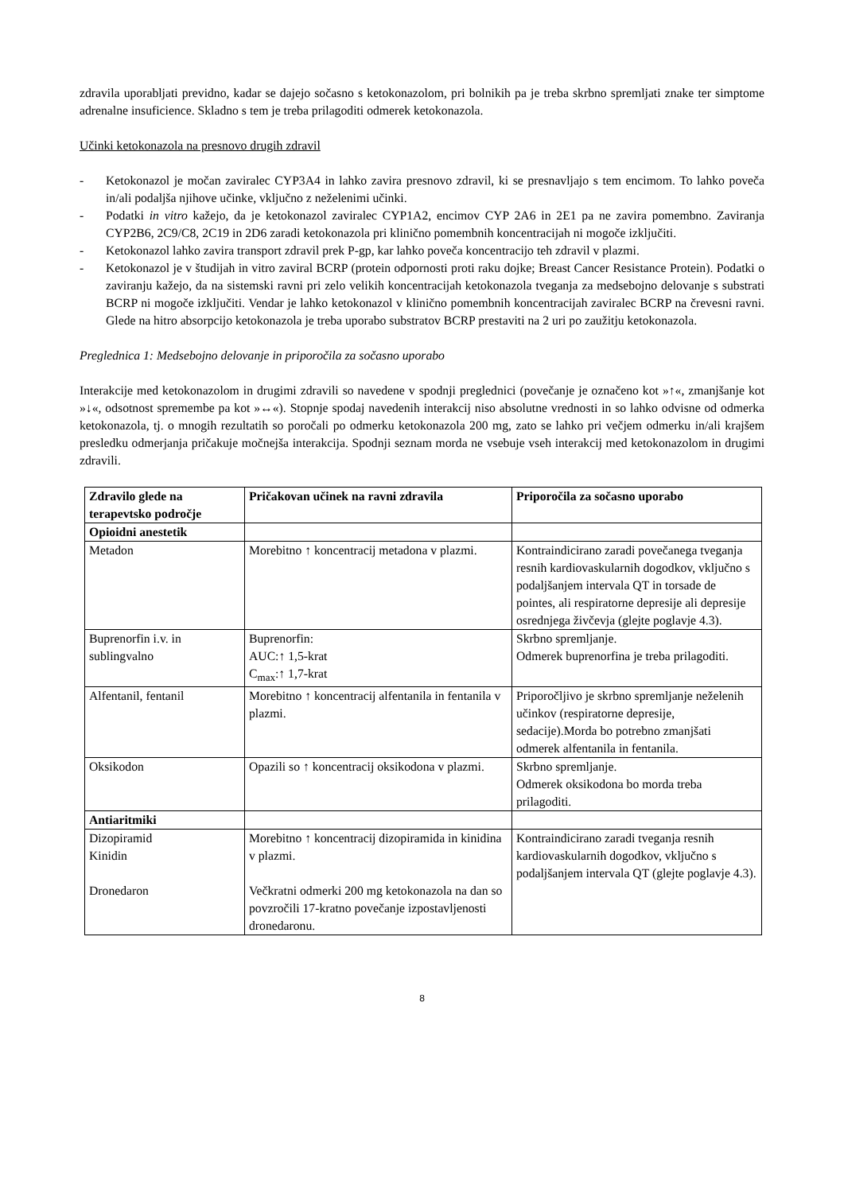zdravila uporabljati previdno, kadar se dajejo sočasno s ketokonazolom, pri bolnikih pa je treba skrbno spremljati znake ter simptome adrenalne insuficience. Skladno s tem je treba prilagoditi odmerek ketokonazola.
Učinki ketokonazola na presnovo drugih zdravil
- Ketokonazol je močan zaviralec CYP3A4 in lahko zavira presnovo zdravil, ki se presnavljajo s tem encimom. To lahko poveča in/ali podaljša njihove učinke, vključno z neželenimi učinki.
- Podatki in vitro kažejo, da je ketokonazol zaviralec CYP1A2, encimov CYP 2A6 in 2E1 pa ne zavira pomembno. Zaviranja CYP2B6, 2C9/C8, 2C19 in 2D6 zaradi ketokonazola pri klinično pomembnih koncentracijah ni mogoče izključiti.
- Ketokonazol lahko zavira transport zdravil prek P-gp, kar lahko poveča koncentracijo teh zdravil v plazmi.
- Ketokonazol je v študijah in vitro zaviral BCRP (protein odpornosti proti raku dojke; Breast Cancer Resistance Protein). Podatki o zaviranju kažejo, da na sistemski ravni pri zelo velikih koncentracijah ketokonazola tveganja za medsebojno delovanje s substrati BCRP ni mogoče izključiti. Vendar je lahko ketokonazol v klinično pomembnih koncentracijah zaviralec BCRP na črevesni ravni. Glede na hitro absorpcijo ketokonazola je treba uporabo substratov BCRP prestaviti na 2 uri po zaužitju ketokonazola.
Preglednica 1: Medsebojno delovanje in priporočila za sočasno uporabo
Interakcije med ketokonazolom in drugimi zdravili so navedene v spodnji preglednici (povečanje je označeno kot »↑«, zmanjšanje kot »↓«, odsotnost spremembe pa kot »↔«). Stopnje spodaj navedenih interakcij niso absolutne vrednosti in so lahko odvisne od odmerka ketokonazola, tj. o mnogih rezultatih so poročali po odmerku ketokonazola 200 mg, zato se lahko pri večjem odmerku in/ali krajšem presledku odmerjanja pričakuje močnejša interakcija. Spodnji seznam morda ne vsebuje vseh interakcij med ketokonazolom in drugimi zdravili.
| Zdravilo glede na terapevtsko področje | Pričakovan učinek na ravni zdravila | Priporočila za sočasno uporabo |
| --- | --- | --- |
| Opioidni anestetik | | |
| Metadon | Morebitno ↑ koncentracij metadona v plazmi. | Kontraindicirano zaradi povečanega tveganja resnih kardiovaskularnih dogodkov, vključno s podaljšanjem intervala QT in torsade de pointes, ali respiratorne depresije ali depresije osrednjega živčevja (glejte poglavje 4.3). |
| Buprenorfin i.v. in sublingvalno | Buprenorfin: AUC:↑ 1,5-krat C<sub>max</sub>:↑ 1,7-krat | Skrbno spremljanje. Odmerek buprenorfina je treba prilagoditi. |
| Alfentanil, fentanil | Morebitno ↑ koncentracij alfentanila in fentanila v plazmi. | Priporočljivo je skrbno spremljanje neželenih učinkov (respiratorne depresije, sedacije).Morda bo potrebno zmanjšati odmerek alfentanila in fentanila. |
| Oksikodon | Opazili so ↑ koncentracij oksikodona v plazmi. | Skrbno spremljanje. Odmerek oksikodona bo morda treba prilagoditi. |
| Antiaritmiki | | |
| Dizopiramid Kinidin Dronedaron | Morebitno ↑ koncentracij dizopiramida in kinidina v plazmi. Večkratni odmerki 200 mg ketokonazola na dan so povzročili 17-kratno povečanje izpostavljenosti dronedaronu. | Kontraindicirano zaradi tveganja resnih kardiovaskularnih dogodkov, vključno s podaljšanjem intervala QT (glejte poglavje 4.3). |
8